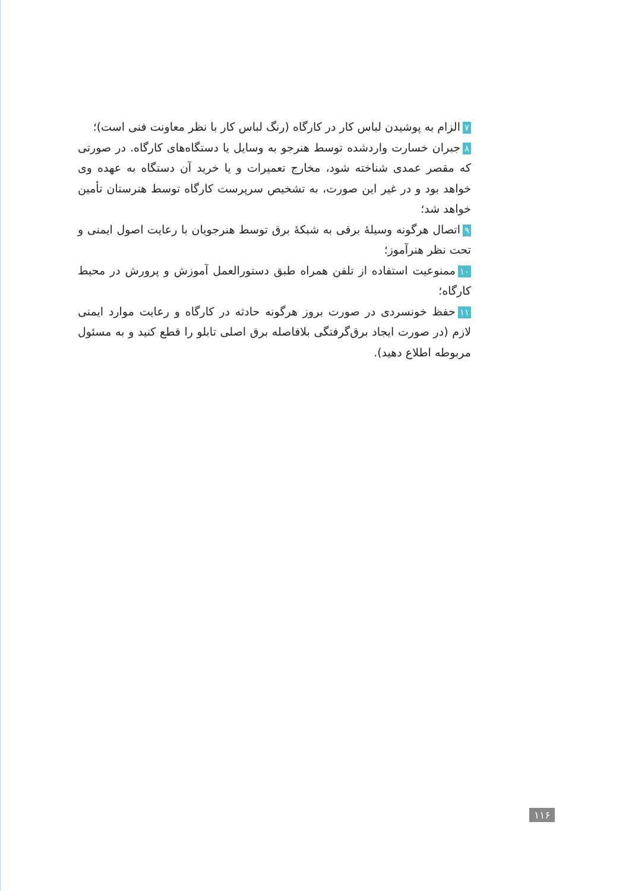۷ الزام به پوشیدن لباس کار در کارگاه (رنگ لباس کار با نظر معاونت فنی است)؛
۸ جبران خسارت واردشده توسط هنرجو به وسایل یا دستگاه‌های کارگاه. در صورتی که مقصر عمدی شناخته شود، مخارج تعمیرات و یا خرید آن دستگاه به عهده وی خواهد بود و در غیر این صورت، به تشخیص سرپرست کارگاه توسط هنرستان تأمین خواهد شد؛
۹ اتصال هرگونه وسیلهٔ برقی به شبکهٔ برق توسط هنرجویان با رعایت اصول ایمنی و تحت نظر هنرآموز؛
۱۰ ممنوعیت استفاده از تلفن همراه طبق دستورالعمل آموزش و پرورش در محیط کارگاه؛
۱۱ حفظ خونسردی در صورت بروز هرگونه حادثه در کارگاه و رعایت موارد ایمنی لازم (در صورت ایجاد برق‌گرفتگی بلافاصله برق اصلی تابلو را قطع کنید و به مسئول مربوطه اطلاع دهید).
۱۱۶